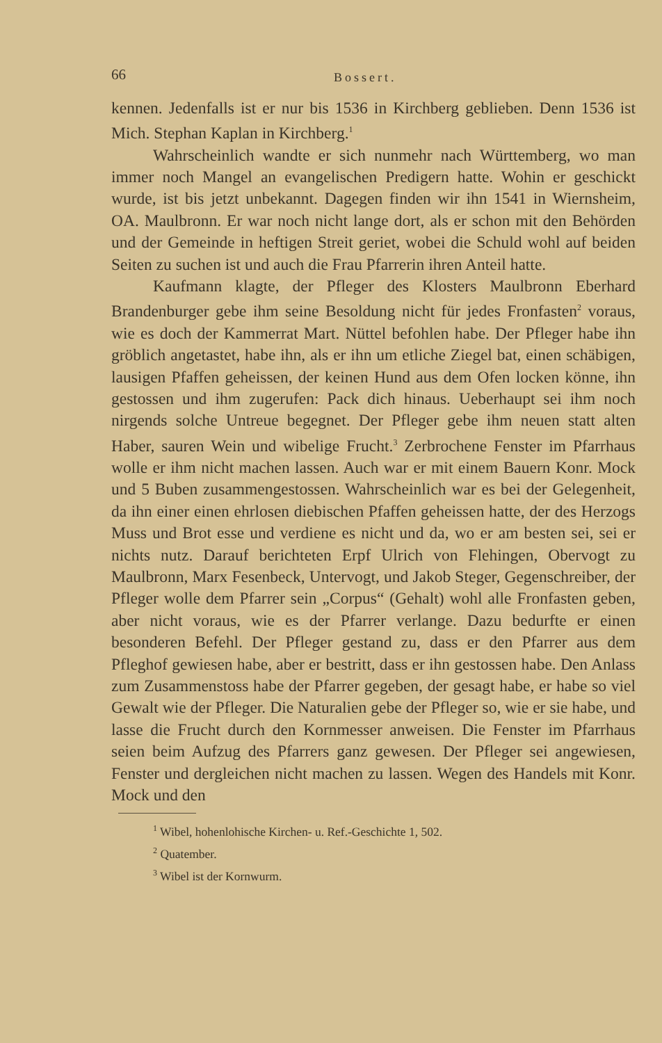66 Bossert.
kennen. Jedenfalls ist er nur bis 1536 in Kirchberg geblieben. Denn 1536 ist Mich. Stephan Kaplan in Kirchberg.<sup>1</sup>
Wahrscheinlich wandte er sich nunmehr nach Württemberg, wo man immer noch Mangel an evangelischen Predigern hatte. Wohin er geschickt wurde, ist bis jetzt unbekannt. Dagegen finden wir ihn 1541 in Wiernsheim, OA. Maulbronn. Er war noch nicht lange dort, als er schon mit den Behörden und der Gemeinde in heftigen Streit geriet, wobei die Schuld wohl auf beiden Seiten zu suchen ist und auch die Frau Pfarrerin ihren Anteil hatte.
Kaufmann klagte, der Pfleger des Klosters Maulbronn Eberhard Brandenburger gebe ihm seine Besoldung nicht für jedes Fronfasten<sup>2</sup> voraus, wie es doch der Kammerrat Mart. Nüttel befohlen habe. Der Pfleger habe ihn gröblich angetastet, habe ihn, als er ihn um etliche Ziegel bat, einen schäbigen, lausigen Pfaffen geheissen, der keinen Hund aus dem Ofen locken könne, ihn gestossen und ihm zugerufen: Pack dich hinaus. Ueberhaupt sei ihm noch nirgends solche Untreue begegnet. Der Pfleger gebe ihm neuen statt alten Haber, sauren Wein und wibelige Frucht.<sup>3</sup> Zerbrochene Fenster im Pfarrhaus wolle er ihm nicht machen lassen. Auch war er mit einem Bauern Konr. Mock und 5 Buben zusammengestossen. Wahrscheinlich war es bei der Gelegenheit, da ihn einer einen ehrlosen diebischen Pfaffen geheissen hatte, der des Herzogs Muss und Brot esse und verdiene es nicht und da, wo er am besten sei, sei er nichts nutz. Darauf berichteten Erpf Ulrich von Flehingen, Obervogt zu Maulbronn, Marx Fesenbeck, Untervogt, und Jakob Steger, Gegenschreiber, der Pfleger wolle dem Pfarrer sein „Corpus“ (Gehalt) wohl alle Fronfasten geben, aber nicht voraus, wie es der Pfarrer verlange. Dazu bedurfte er einen besonderen Befehl. Der Pfleger gestand zu, dass er den Pfarrer aus dem Pfleghof gewiesen habe, aber er bestritt, dass er ihn gestossen habe. Den Anlass zum Zusammenstoss habe der Pfarrer gegeben, der gesagt habe, er habe so viel Gewalt wie der Pfleger. Die Naturalien gebe der Pfleger so, wie er sie habe, und lasse die Frucht durch den Kornmesser anweisen. Die Fenster im Pfarrhaus seien beim Aufzug des Pfarrers ganz gewesen. Der Pfleger sei angewiesen, Fenster und dergleichen nicht machen zu lassen. Wegen des Handels mit Konr. Mock und den
<sup>1</sup> Wibel, hohenlohische Kirchen- u. Ref.-Geschichte 1, 502.
<sup>2</sup> Quatember.
<sup>3</sup> Wibel ist der Kornwurm.